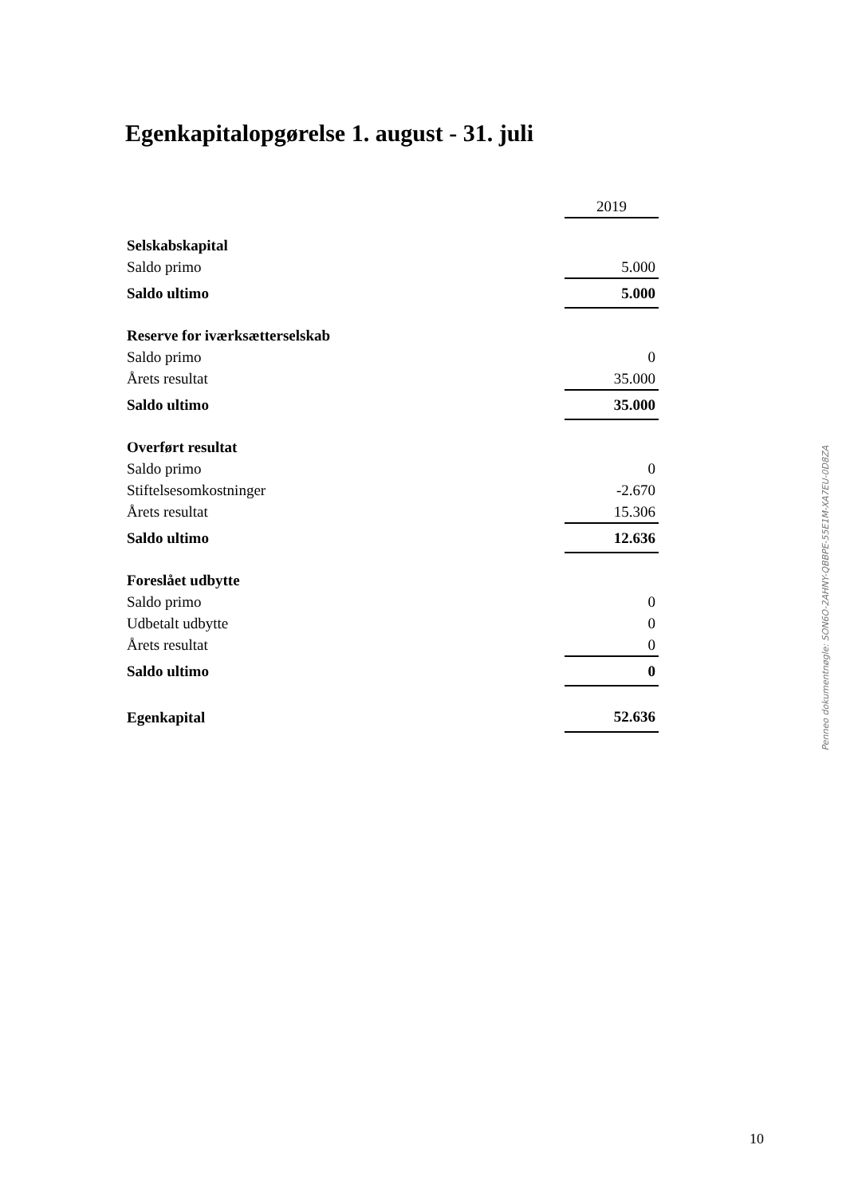Egenkapitalopgørelse 1. august - 31. juli
| | 2019 |
| Selskabskapital | |
| Saldo primo | 5.000 |
| Saldo ultimo | 5.000 |
| Reserve for iværksætterselskab | |
| Saldo primo | 0 |
| Årets resultat | 35.000 |
| Saldo ultimo | 35.000 |
| Overført resultat | |
| Saldo primo | 0 |
| Stiftelsesomkostninger | -2.670 |
| Årets resultat | 15.306 |
| Saldo ultimo | 12.636 |
| Foreslået udbytte | |
| Saldo primo | 0 |
| Udbetalt udbytte | 0 |
| Årets resultat | 0 |
| Saldo ultimo | 0 |
| Egenkapital | 52.636 |
Penneo dokumentnøgle: SON6O-2AHNY-QBBPE-55E1M-XA7EU-0D8ZA
10